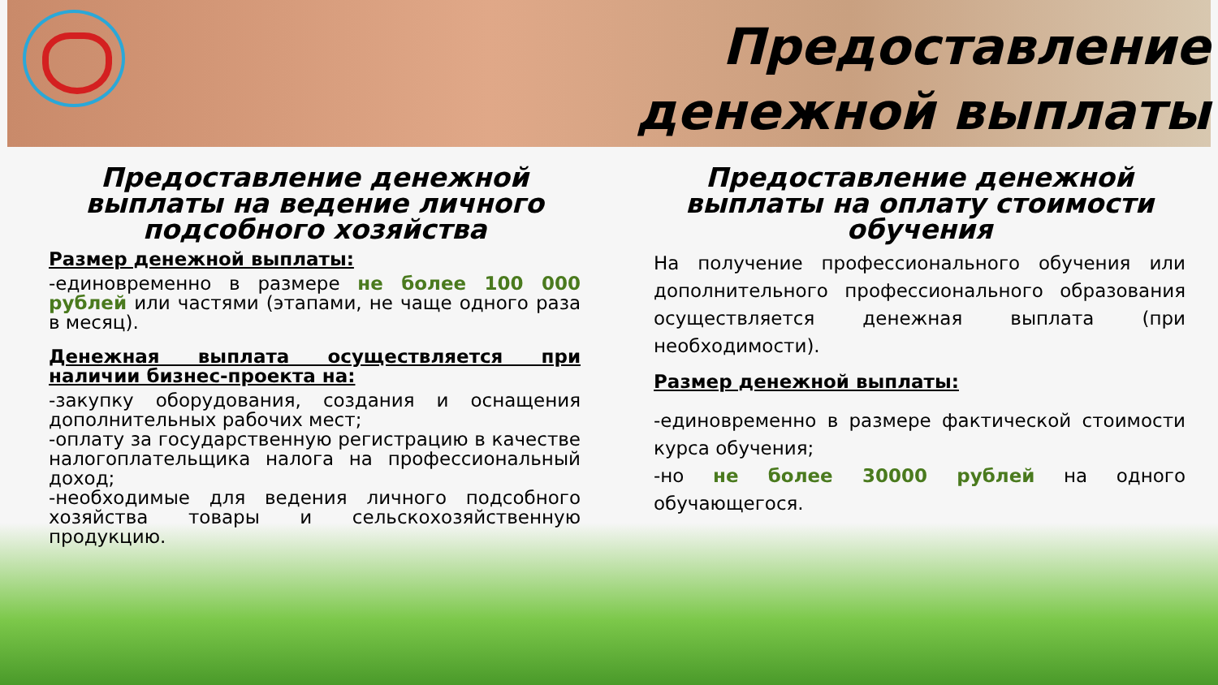Предоставление
денежной выплаты
Предоставление денежной выплаты на ведение личного подсобного хозяйства
Размер денежной выплаты:
-единовременно в размере не более 100 000 рублей или частями (этапами, не чаще одного раза в месяц).
Денежная выплата осуществляется при наличии бизнес-проекта на:
-закупку оборудования, создания и оснащения дополнительных рабочих мест;
-оплату за государственную регистрацию в качестве налогоплательщика налога на профессиональный доход;
-необходимые для ведения личного подсобного хозяйства товары и сельскохозяйственную продукцию.
Предоставление денежной выплаты на оплату стоимости обучения
На получение профессионального обучения или дополнительного профессионального образования осуществляется денежная выплата (при необходимости).
Размер денежной выплаты:
-единовременно в размере фактической стоимости курса обучения;
-но не более 30000 рублей на одного обучающегося.